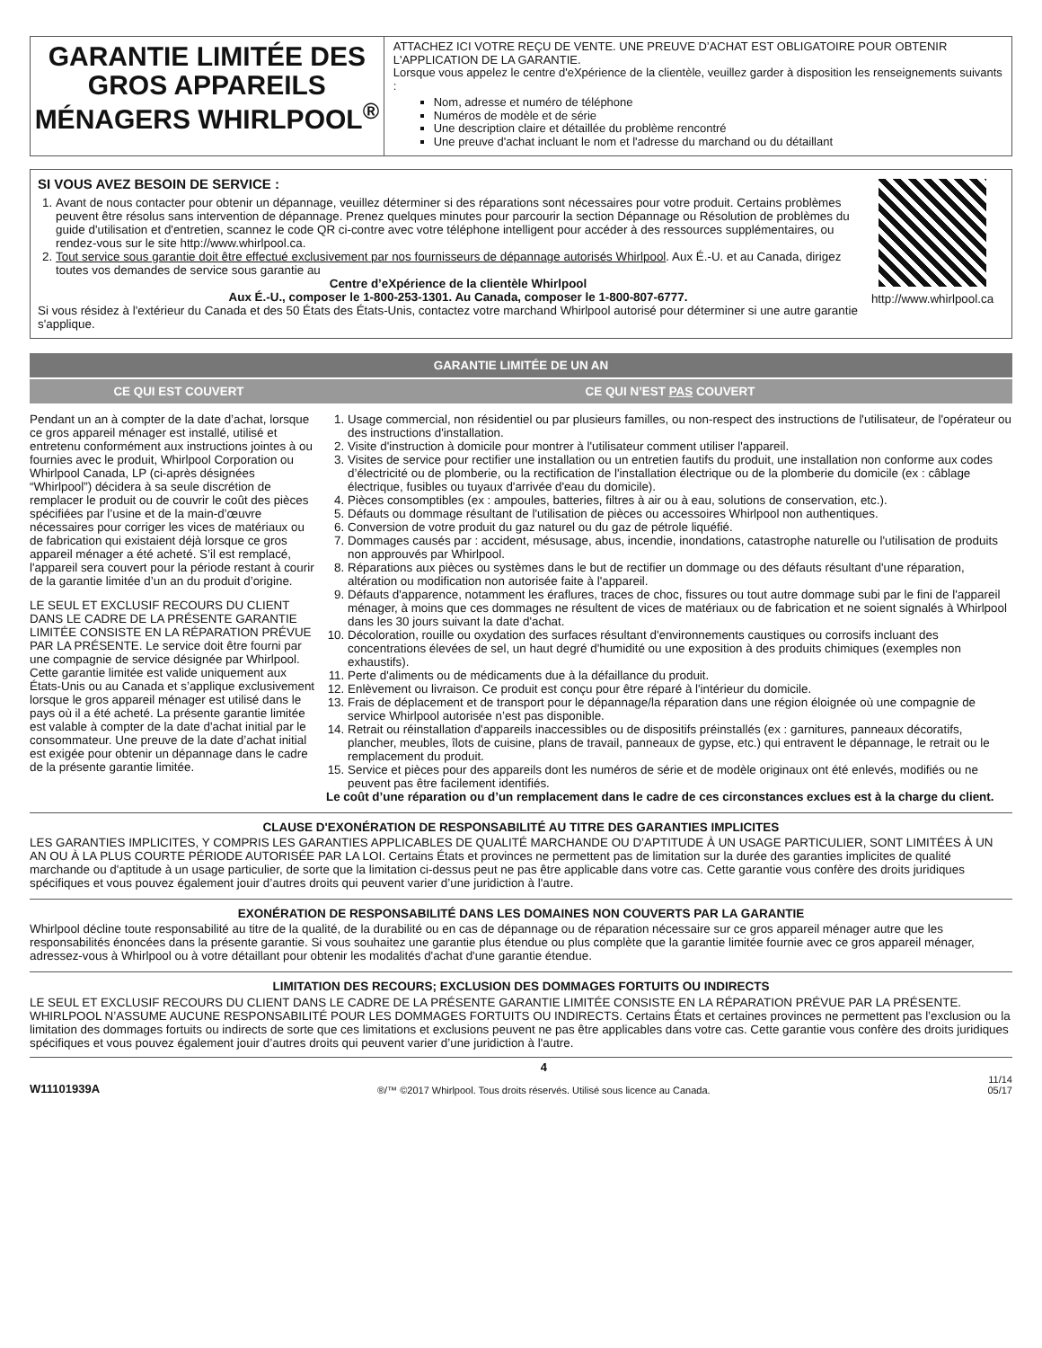GARANTIE LIMITÉE DES GROS APPAREILS MÉNAGERS WHIRLPOOL<sup>®</sup>
ATTACHEZ ICI VOTRE REÇU DE VENTE. UNE PREUVE D’ACHAT EST OBLIGATOIRE POUR OBTENIR L'APPLICATION DE LA GARANTIE.
Lorsque vous appelez le centre d'eXpérience de la clientèle, veuillez garder à disposition les renseignements suivants :
Nom, adresse et numéro de téléphone
Numéros de modèle et de série
Une description claire et détaillée du problème rencontré
Une preuve d'achat incluant le nom et l'adresse du marchand ou du détaillant
SI VOUS AVEZ BESOIN DE SERVICE :
1. Avant de nous contacter pour obtenir un dépannage, veuillez déterminer si des réparations sont nécessaires pour votre produit. Certains problèmes peuvent être résolus sans intervention de dépannage. Prenez quelques minutes pour parcourir la section Dépannage ou Résolution de problèmes du guide d'utilisation et d'entretien, scannez le code QR ci-contre avec votre téléphone intelligent pour accéder à des ressources supplémentaires, ou rendez-vous sur le site http://www.whirlpool.ca.
2. Tout service sous garantie doit être effectué exclusivement par nos fournisseurs de dépannage autorisés Whirlpool. Aux É.-U. et au Canada, dirigez toutes vos demandes de service sous garantie au
Centre d’eXpérience de la clientèle Whirlpool
Aux É.-U., composer le 1-800-253-1301. Au Canada, composer le 1-800-807-6777.
Si vous résidez à l'extérieur du Canada et des 50 États des États-Unis, contactez votre marchand Whirlpool autorisé pour déterminer si une autre garantie s'applique.
http://www.whirlpool.ca
GARANTIE LIMITÉE DE UN AN
CE QUI EST COUVERT CE QUI N’EST PAS COUVERT
Pendant un an à compter de la date d’achat, lorsque ce gros appareil ménager est installé, utilisé et entretenu conformément aux instructions jointes à ou fournies avec le produit, Whirlpool Corporation ou Whirlpool Canada, LP (ci-après désignées “Whirlpool”) décidera à sa seule discrétion de remplacer le produit ou de couvrir le coût des pièces spécifiées par l’usine et de la main-d’œuvre nécessaires pour corriger les vices de matériaux ou de fabrication qui existaient déjà lorsque ce gros appareil ménager a été acheté. S’il est remplacé, l'appareil sera couvert pour la période restant à courir de la garantie limitée d’un an du produit d’origine.
LE SEUL ET EXCLUSIF RECOURS DU CLIENT DANS LE CADRE DE LA PRÉSENTE GARANTIE LIMITÉE CONSISTE EN LA RÉPARATION PRÉVUE PAR LA PRÉSENTE. Le service doit être fourni par une compagnie de service désignée par Whirlpool. Cette garantie limitée est valide uniquement aux États-Unis ou au Canada et s’applique exclusivement lorsque le gros appareil ménager est utilisé dans le pays où il a été acheté. La présente garantie limitée est valable à compter de la date d'achat initial par le consommateur. Une preuve de la date d’achat initial est exigée pour obtenir un dépannage dans le cadre de la présente garantie limitée.
1. Usage commercial, non résidentiel ou par plusieurs familles, ou non-respect des instructions de l'utilisateur, de l'opérateur ou des instructions d'installation.
2. Visite d'instruction à domicile pour montrer à l'utilisateur comment utiliser l'appareil.
3. Visites de service pour rectifier une installation ou un entretien fautifs du produit, une installation non conforme aux codes d’électricité ou de plomberie, ou la rectification de l'installation électrique ou de la plomberie du domicile (ex : câblage électrique, fusibles ou tuyaux d'arrivée d'eau du domicile).
4. Pièces consomptibles (ex : ampoules, batteries, filtres à air ou à eau, solutions de conservation, etc.).
5. Défauts ou dommage résultant de l'utilisation de pièces ou accessoires Whirlpool non authentiques.
6. Conversion de votre produit du gaz naturel ou du gaz de pétrole liquéfié.
7. Dommages causés par : accident, mésusage, abus, incendie, inondations, catastrophe naturelle ou l'utilisation de produits non approuvés par Whirlpool.
8. Réparations aux pièces ou systèmes dans le but de rectifier un dommage ou des défauts résultant d'une réparation, altération ou modification non autorisée faite à l'appareil.
9. Défauts d'apparence, notamment les éraflures, traces de choc, fissures ou tout autre dommage subi par le fini de l'appareil ménager, à moins que ces dommages ne résultent de vices de matériaux ou de fabrication et ne soient signalés à Whirlpool dans les 30 jours suivant la date d'achat.
10. Décoloration, rouille ou oxydation des surfaces résultant d'environnements caustiques ou corrosifs incluant des concentrations élevées de sel, un haut degré d'humidité ou une exposition à des produits chimiques (exemples non exhaustifs).
11. Perte d'aliments ou de médicaments due à la défaillance du produit.
12. Enlèvement ou livraison. Ce produit est conçu pour être réparé à l'intérieur du domicile.
13. Frais de déplacement et de transport pour le dépannage/la réparation dans une région éloignée où une compagnie de service Whirlpool autorisée n’est pas disponible.
14. Retrait ou réinstallation d'appareils inaccessibles ou de dispositifs préinstallés (ex : garnitures, panneaux décoratifs, plancher, meubles, îlots de cuisine, plans de travail, panneaux de gypse, etc.) qui entravent le dépannage, le retrait ou le remplacement du produit.
15. Service et pièces pour des appareils dont les numéros de série et de modèle originaux ont été enlevés, modifiés ou ne peuvent pas être facilement identifiés.
Le coût d’une réparation ou d’un remplacement dans le cadre de ces circonstances exclues est à la charge du client.
CLAUSE D'EXONÉRATION DE RESPONSABILITÉ AU TITRE DES GARANTIES IMPLICITES
LES GARANTIES IMPLICITES, Y COMPRIS LES GARANTIES APPLICABLES DE QUALITÉ MARCHANDE OU D’APTITUDE À UN USAGE PARTICULIER, SONT LIMITÉES À UN AN OU À LA PLUS COURTE PÉRIODE AUTORISÉE PAR LA LOI. Certains États et provinces ne permettent pas de limitation sur la durée des garanties implicites de qualité marchande ou d'aptitude à un usage particulier, de sorte que la limitation ci-dessus peut ne pas être applicable dans votre cas. Cette garantie vous confère des droits juridiques spécifiques et vous pouvez également jouir d’autres droits qui peuvent varier d’une juridiction à l'autre.
EXONÉRATION DE RESPONSABILITÉ DANS LES DOMAINES NON COUVERTS PAR LA GARANTIE
Whirlpool décline toute responsabilité au titre de la qualité, de la durabilité ou en cas de dépannage ou de réparation nécessaire sur ce gros appareil ménager autre que les responsabilités énoncées dans la présente garantie. Si vous souhaitez une garantie plus étendue ou plus complète que la garantie limitée fournie avec ce gros appareil ménager, adressez-vous à Whirlpool ou à votre détaillant pour obtenir les modalités d'achat d'une garantie étendue.
LIMITATION DES RECOURS; EXCLUSION DES DOMMAGES FORTUITS OU INDIRECTS
LE SEUL ET EXCLUSIF RECOURS DU CLIENT DANS LE CADRE DE LA PRÉSENTE GARANTIE LIMITÉE CONSISTE EN LA RÉPARATION PRÉVUE PAR LA PRÉSENTE. WHIRLPOOL N’ASSUME AUCUNE RESPONSABILITÉ POUR LES DOMMAGES FORTUITS OU INDIRECTS. Certains États et certaines provinces ne permettent pas l’exclusion ou la limitation des dommages fortuits ou indirects de sorte que ces limitations et exclusions peuvent ne pas être applicables dans votre cas. Cette garantie vous confère des droits juridiques spécifiques et vous pouvez également jouir d’autres droits qui peuvent varier d’une juridiction à l'autre.
W11101939A
4
®/™ ©2017 Whirlpool. Tous droits réservés. Utilisé sous licence au Canada.
11/14
05/17